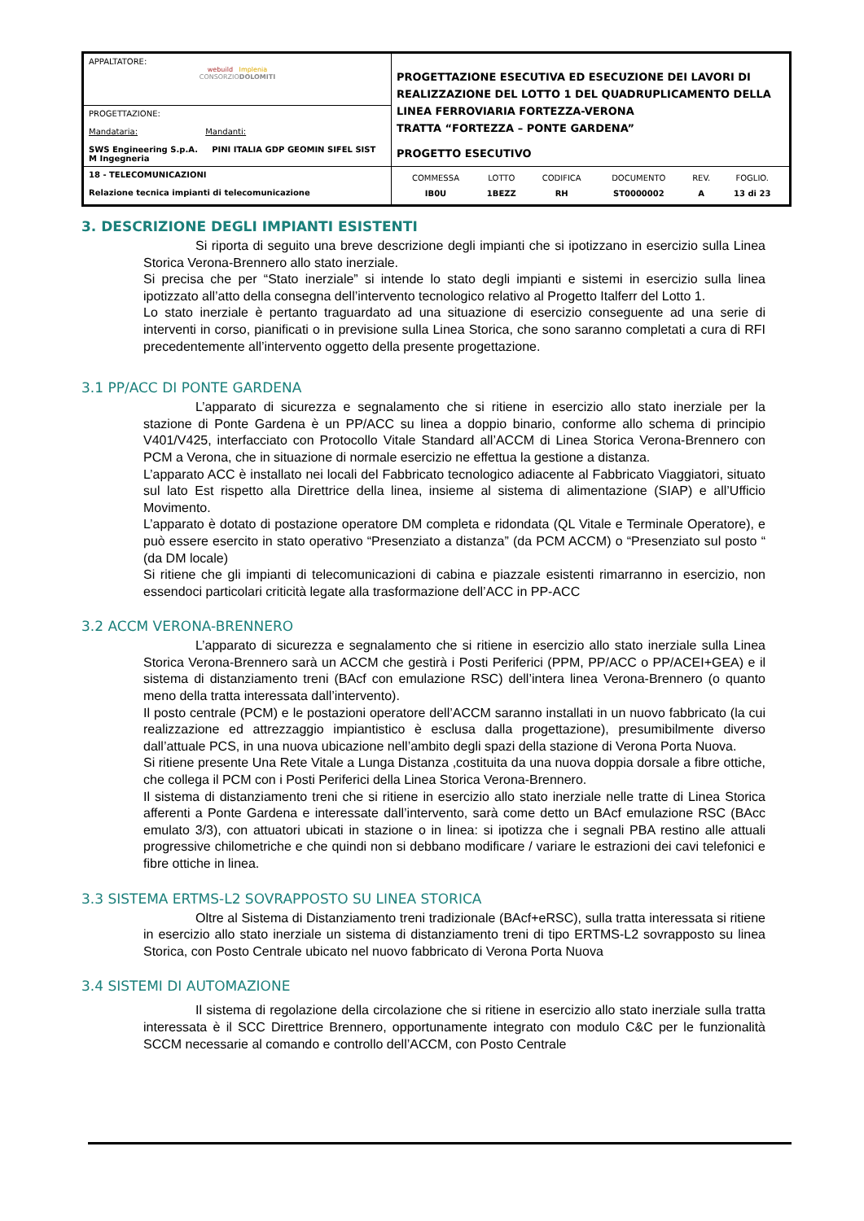| APPALTATORE: webuild Implenia CONSORZIO DOLOMITI | PROGETTAZIONE ESECUTIVA ED ESECUZIONE DEI LAVORI DI REALIZZAZIONE DEL LOTTO 1 DEL QUADRUPLICAMENTO DELLA LINEA FERROVIARIA FORTEZZA-VERONA TRATTA “FORTEZZA – PONTE GARDENA” PROGETTO ESECUTIVO |
| PROGETTAZIONE: Mandataria: Mandanti: SWS Engineering S.p.A. PINI ITALIA GDP GEOMIN SIFEL SIST M Ingegneria | |
| 18 - TELECOMUNICAZIONI Relazione tecnica impianti di telecomunicazione | / COMMESSA / LOTTO / CODIFICA / DOCUMENTO / REV. / FOGLIO. / / IB0U / 1BEZZ / RH / ST0000002 / A / 13 di 23 / |
3. DESCRIZIONE DEGLI IMPIANTI ESISTENTI
Si riporta di seguito una breve descrizione degli impianti che si ipotizzano in esercizio sulla Linea Storica Verona-Brennero allo stato inerziale.
Si precisa che per “Stato inerziale” si intende lo stato degli impianti e sistemi in esercizio sulla linea ipotizzato all’atto della consegna dell’intervento tecnologico relativo al Progetto Italferr del Lotto 1.
Lo stato inerziale è pertanto traguardato ad una situazione di esercizio conseguente ad una serie di interventi in corso, pianificati o in previsione sulla Linea Storica, che sono saranno completati a cura di RFI precedentemente all’intervento oggetto della presente progettazione.
3.1 PP/ACC DI PONTE GARDENA
L’apparato di sicurezza e segnalamento che si ritiene in esercizio allo stato inerziale per la stazione di Ponte Gardena è un PP/ACC su linea a doppio binario, conforme allo schema di principio V401/V425, interfacciato con Protocollo Vitale Standard all’ACCM di Linea Storica Verona-Brennero con PCM a Verona, che in situazione di normale esercizio ne effettua la gestione a distanza.
L’apparato ACC è installato nei locali del Fabbricato tecnologico adiacente al Fabbricato Viaggiatori, situato sul lato Est rispetto alla Direttrice della linea, insieme al sistema di alimentazione (SIAP) e all’Ufficio Movimento.
L’apparato è dotato di postazione operatore DM completa e ridondata (QL Vitale e Terminale Operatore), e può essere esercito in stato operativo “Presenziato a distanza” (da PCM ACCM) o “Presenziato sul posto “ (da DM locale)
Si ritiene che gli impianti di telecomunicazioni di cabina e piazzale esistenti rimarranno in esercizio, non essendoci particolari criticità legate alla trasformazione dell’ACC in PP-ACC
3.2 ACCM VERONA-BRENNERO
L’apparato di sicurezza e segnalamento che si ritiene in esercizio allo stato inerziale sulla Linea Storica Verona-Brennero sarà un ACCM che gestirà i Posti Periferici (PPM, PP/ACC o PP/ACEI+GEA) e il sistema di distanziamento treni (BAcf con emulazione RSC) dell’intera linea Verona-Brennero (o quanto meno della tratta interessata dall’intervento).
Il posto centrale (PCM) e le postazioni operatore dell’ACCM saranno installati in un nuovo fabbricato (la cui realizzazione ed attrezzaggio impiantistico è esclusa dalla progettazione), presumibilmente diverso dall’attuale PCS, in una nuova ubicazione nell’ambito degli spazi della stazione di Verona Porta Nuova.
Si ritiene presente Una Rete Vitale a Lunga Distanza ,costituita da una nuova doppia dorsale a fibre ottiche, che collega il PCM con i Posti Periferici della Linea Storica Verona-Brennero.
Il sistema di distanziamento treni che si ritiene in esercizio allo stato inerziale nelle tratte di Linea Storica afferenti a Ponte Gardena e interessate dall’intervento, sarà come detto un BAcf emulazione RSC (BAcc emulato 3/3), con attuatori ubicati in stazione o in linea: si ipotizza che i segnali PBA restino alle attuali progressive chilometriche e che quindi non si debbano modificare / variare le estrazioni dei cavi telefonici e fibre ottiche in linea.
3.3 SISTEMA ERTMS-L2 SOVRAPPOSTO SU LINEA STORICA
Oltre al Sistema di Distanziamento treni tradizionale (BAcf+eRSC), sulla tratta interessata si ritiene in esercizio allo stato inerziale un sistema di distanziamento treni di tipo ERTMS-L2 sovrapposto su linea Storica, con Posto Centrale ubicato nel nuovo fabbricato di Verona Porta Nuova
3.4 SISTEMI DI AUTOMAZIONE
Il sistema di regolazione della circolazione che si ritiene in esercizio allo stato inerziale sulla tratta interessata è il SCC Direttrice Brennero, opportunamente integrato con modulo C&C per le funzionalità SCCM necessarie al comando e controllo dell’ACCM, con Posto Centrale